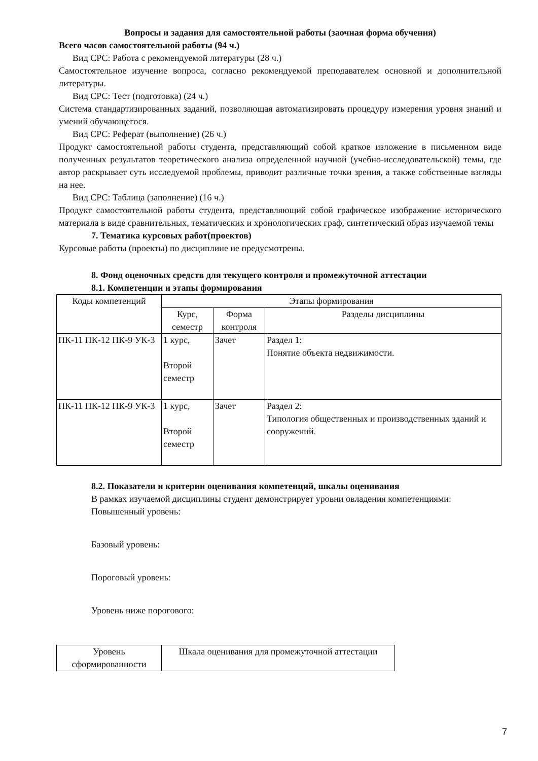Вопросы и задания для самостоятельной работы (заочная форма обучения)
Всего часов самостоятельной работы (94 ч.)
Вид СРС: Работа с рекомендуемой литературы (28 ч.)
Самостоятельное изучение вопроса, согласно рекомендуемой преподавателем основной и дополнительной литературы.
Вид СРС: Тест (подготовка) (24 ч.)
Система стандартизированных заданий, позволяющая автоматизировать процедуру измерения уровня знаний и умений обучающегося.
Вид СРС: Реферат (выполнение) (26 ч.)
Продукт самостоятельной работы студента, представляющий собой краткое изложение в письменном виде полученных результатов теоретического анализа определенной научной (учебно-исследовательской) темы, где автор раскрывает суть исследуемой проблемы, приводит различные точки зрения, а также собственные взгляды на нее.
Вид СРС: Таблица (заполнение) (16 ч.)
Продукт самостоятельной работы студента, представляющий собой графическое изображение исторического материала в виде сравнительных, тематических и хронологических граф, синтетический образ изучаемой темы
7. Тематика курсовых работ(проектов)
Курсовые работы (проекты) по дисциплине не предусмотрены.
8. Фонд оценочных средств для текущего контроля и промежуточной аттестации
8.1. Компетенции и этапы формирования
| Коды компетенций | Этапы формирования | | |
| --- | --- | --- | --- |
| | Курс, семестр | Форма контроля | Разделы дисциплины |
| ПК-11 ПК-12 ПК-9 УК-3 | 1 курс, Второй семестр | Зачет | Раздел 1: Понятие объекта недвижимости. |
| ПК-11 ПК-12 ПК-9 УК-3 | 1 курс, Второй семестр | Зачет | Раздел 2: Типология общественных и производственных зданий и сооружений. |
8.2. Показатели и критерии оценивания компетенций, шкалы оценивания
В рамках изучаемой дисциплины студент демонстрирует уровни овладения компетенциями:
Повышенный уровень:
Базовый уровень:
Пороговый уровень:
Уровень ниже порогового:
| Уровень сформированности | Шкала оценивания для промежуточной аттестации |
| --- | --- |
7